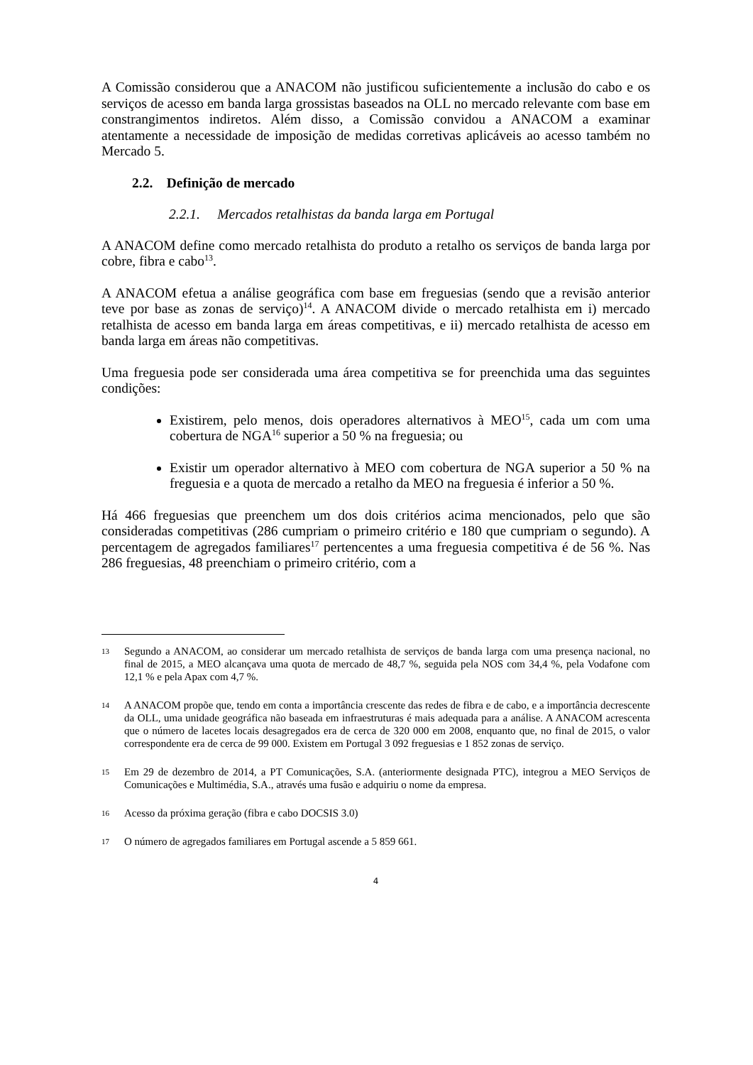A Comissão considerou que a ANACOM não justificou suficientemente a inclusão do cabo e os serviços de acesso em banda larga grossistas baseados na OLL no mercado relevante com base em constrangimentos indiretos. Além disso, a Comissão convidou a ANACOM a examinar atentamente a necessidade de imposição de medidas corretivas aplicáveis ao acesso também no Mercado 5.
2.2. Definição de mercado
2.2.1. Mercados retalhistas da banda larga em Portugal
A ANACOM define como mercado retalhista do produto a retalho os serviços de banda larga por cobre, fibra e cabo<sup>13</sup>.
A ANACOM efetua a análise geográfica com base em freguesias (sendo que a revisão anterior teve por base as zonas de serviço)<sup>14</sup>. A ANACOM divide o mercado retalhista em i) mercado retalhista de acesso em banda larga em áreas competitivas, e ii) mercado retalhista de acesso em banda larga em áreas não competitivas.
Uma freguesia pode ser considerada uma área competitiva se for preenchida uma das seguintes condições:
Existirem, pelo menos, dois operadores alternativos à MEO<sup>15</sup>, cada um com uma cobertura de NGA<sup>16</sup> superior a 50 % na freguesia; ou
Existir um operador alternativo à MEO com cobertura de NGA superior a 50 % na freguesia e a quota de mercado a retalho da MEO na freguesia é inferior a 50 %.
Há 466 freguesias que preenchem um dos dois critérios acima mencionados, pelo que são consideradas competitivas (286 cumpriam o primeiro critério e 180 que cumpriam o segundo). A percentagem de agregados familiares<sup>17</sup> pertencentes a uma freguesia competitiva é de 56 %. Nas 286 freguesias, 48 preenchiam o primeiro critério, com a
13 Segundo a ANACOM, ao considerar um mercado retalhista de serviços de banda larga com uma presença nacional, no final de 2015, a MEO alcançava uma quota de mercado de 48,7 %, seguida pela NOS com 34,4 %, pela Vodafone com 12,1 % e pela Apax com 4,7 %.
14 A ANACOM propõe que, tendo em conta a importância crescente das redes de fibra e de cabo, e a importância decrescente da OLL, uma unidade geográfica não baseada em infraestruturas é mais adequada para a análise. A ANACOM acrescenta que o número de lacetes locais desagregados era de cerca de 320 000 em 2008, enquanto que, no final de 2015, o valor correspondente era de cerca de 99 000. Existem em Portugal 3 092 freguesias e 1 852 zonas de serviço.
15 Em 29 de dezembro de 2014, a PT Comunicações, S.A. (anteriormente designada PTC), integrou a MEO Serviços de Comunicações e Multimédia, S.A., através uma fusão e adquiriu o nome da empresa.
16 Acesso da próxima geração (fibra e cabo DOCSIS 3.0)
17 O número de agregados familiares em Portugal ascende a 5 859 661.
4